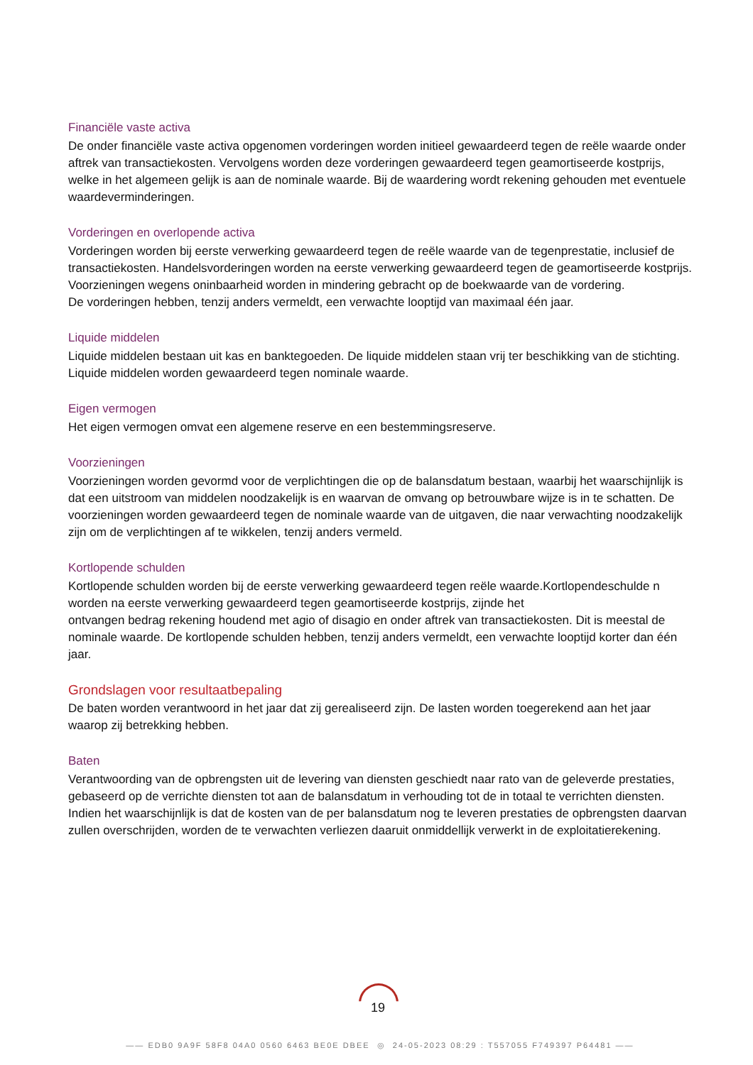Financiële vaste activa
De onder financiële vaste activa opgenomen vorderingen worden initieel gewaardeerd tegen de reële waarde onder aftrek van transactiekosten. Vervolgens worden deze vorderingen gewaardeerd tegen geamortiseerde kostprijs, welke in het algemeen gelijk is aan de nominale waarde. Bij de waardering wordt rekening gehouden met eventuele waardeverminderingen.
Vorderingen en overlopende activa
Vorderingen worden bij eerste verwerking gewaardeerd tegen de reële waarde van de tegenprestatie, inclusief de transactiekosten. Handelsvorderingen worden na eerste verwerking gewaardeerd tegen de geamortiseerde kostprijs. Voorzieningen wegens oninbaarheid worden in mindering gebracht op de boekwaarde van de vordering.
De vorderingen hebben, tenzij anders vermeldt, een verwachte looptijd van maximaal één jaar.
Liquide middelen
Liquide middelen bestaan uit kas en banktegoeden. De liquide middelen staan vrij ter beschikking van de stichting. Liquide middelen worden gewaardeerd tegen nominale waarde.
Eigen vermogen
Het eigen vermogen omvat een algemene reserve en een bestemmingsreserve.
Voorzieningen
Voorzieningen worden gevormd voor de verplichtingen die op de balansdatum bestaan, waarbij het waarschijnlijk is dat een uitstroom van middelen noodzakelijk is en waarvan de omvang op betrouwbare wijze is in te schatten. De voorzieningen worden gewaardeerd tegen de nominale waarde van de uitgaven, die naar verwachting noodzakelijk zijn om de verplichtingen af te wikkelen, tenzij anders vermeld.
Kortlopende schulden
Kortlopende schulden worden bij de eerste verwerking gewaardeerd tegen reële waarde.Kortlopendeschulde n worden na eerste verwerking gewaardeerd tegen geamortiseerde kostprijs, zijnde het
ontvangen bedrag rekening houdend met agio of disagio en onder aftrek van transactiekosten. Dit is meestal de nominale waarde. De kortlopende schulden hebben, tenzij anders vermeldt, een verwachte looptijd korter dan één jaar.
Grondslagen voor resultaatbepaling
De baten worden verantwoord in het jaar dat zij gerealiseerd zijn. De lasten worden toegerekend aan het jaar waarop zij betrekking hebben.
Baten
Verantwoording van de opbrengsten uit de levering van diensten geschiedt naar rato van de geleverde prestaties, gebaseerd op de verrichte diensten tot aan de balansdatum in verhouding tot de in totaal te verrichten diensten.
Indien het waarschijnlijk is dat de kosten van de per balansdatum nog te leveren prestaties de opbrengsten daarvan zullen overschrijden, worden de te verwachten verliezen daaruit onmiddellijk verwerkt in de exploitatierekening.
19
—— EDB0 9A9F 58F8 04A0 0560 6463 BE0E DBEE ◎ 24-05-2023 08:29 : T557055 F749397 P64481 ——